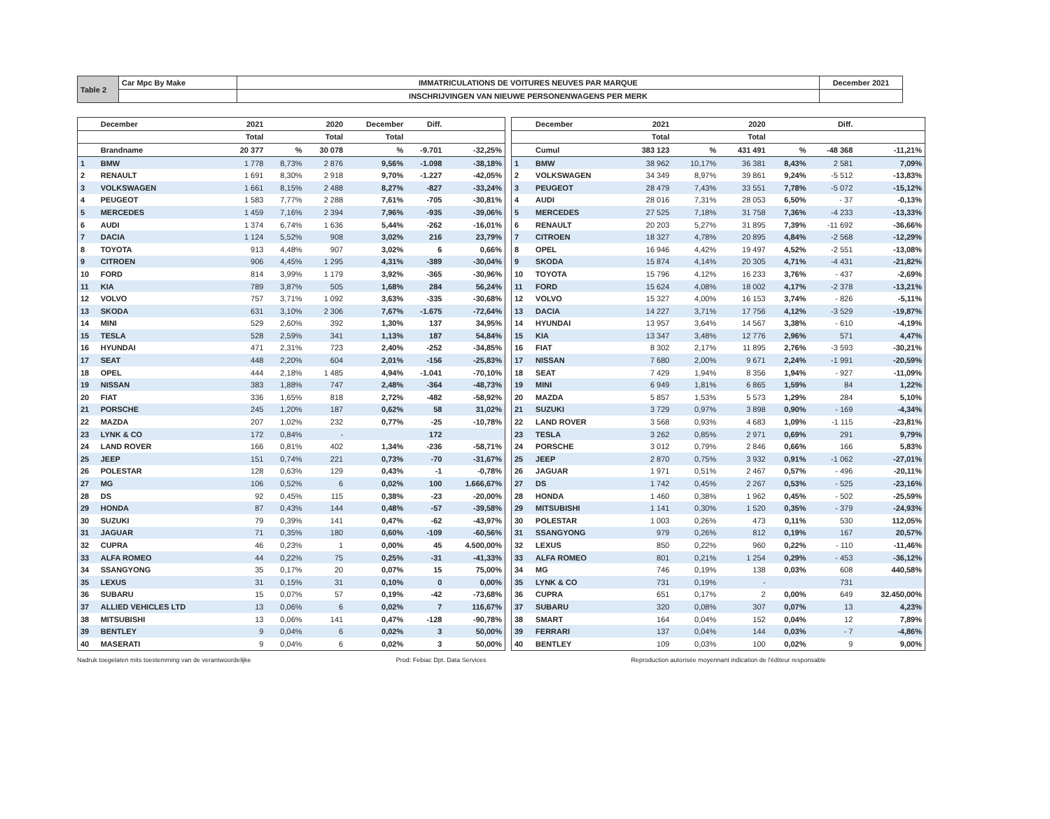| Table 2 | Car Mpc By Make | IMMATRICULATIONS DE VOITURES NEUVES PAR MARQUE | December 2021 |
| | | INSCHRIJVINGEN VAN NIEUWE PERSONENWAGENS PER MERK | |
| | December | 2021 | | 2020 | December | Diff. | |
| --- | --- | --- | --- | --- | --- | --- | --- |
| | | Total | | Total | Total | | |
| | Brandname | 20 377 | % | 30 078 | % | -9.701 | -32,25% |
| 1 | BMW | 1 778 | 8,73% | 2 876 | 9,56% | -1.098 | -38,18% |
| 2 | RENAULT | 1 691 | 8,30% | 2 918 | 9,70% | -1.227 | -42,05% |
| 3 | VOLKSWAGEN | 1 661 | 8,15% | 2 488 | 8,27% | -827 | -33,24% |
| 4 | PEUGEOT | 1 583 | 7,77% | 2 288 | 7,61% | -705 | -30,81% |
| 5 | MERCEDES | 1 459 | 7,16% | 2 394 | 7,96% | -935 | -39,06% |
| 6 | AUDI | 1 374 | 6,74% | 1 636 | 5,44% | -262 | -16,01% |
| 7 | DACIA | 1 124 | 5,52% | 908 | 3,02% | 216 | 23,79% |
| 8 | TOYOTA | 913 | 4,48% | 907 | 3,02% | 6 | 0,66% |
| 9 | CITROEN | 906 | 4,45% | 1 295 | 4,31% | -389 | -30,04% |
| 10 | FORD | 814 | 3,99% | 1 179 | 3,92% | -365 | -30,96% |
| 11 | KIA | 789 | 3,87% | 505 | 1,68% | 284 | 56,24% |
| 12 | VOLVO | 757 | 3,71% | 1 092 | 3,63% | -335 | -30,68% |
| 13 | SKODA | 631 | 3,10% | 2 306 | 7,67% | -1.675 | -72,64% |
| 14 | MINI | 529 | 2,60% | 392 | 1,30% | 137 | 34,95% |
| 15 | TESLA | 528 | 2,59% | 341 | 1,13% | 187 | 54,84% |
| 16 | HYUNDAI | 471 | 2,31% | 723 | 2,40% | -252 | -34,85% |
| 17 | SEAT | 448 | 2,20% | 604 | 2,01% | -156 | -25,83% |
| 18 | OPEL | 444 | 2,18% | 1 485 | 4,94% | -1.041 | -70,10% |
| 19 | NISSAN | 383 | 1,88% | 747 | 2,48% | -364 | -48,73% |
| 20 | FIAT | 336 | 1,65% | 818 | 2,72% | -482 | -58,92% |
| 21 | PORSCHE | 245 | 1,20% | 187 | 0,62% | 58 | 31,02% |
| 22 | MAZDA | 207 | 1,02% | 232 | 0,77% | -25 | -10,78% |
| 23 | LYNK & CO | 172 | 0,84% | - | | 172 | |
| 24 | LAND ROVER | 166 | 0,81% | 402 | 1,34% | -236 | -58,71% |
| 25 | JEEP | 151 | 0,74% | 221 | 0,73% | -70 | -31,67% |
| 26 | POLESTAR | 128 | 0,63% | 129 | 0,43% | -1 | -0,78% |
| 27 | MG | 106 | 0,52% | 6 | 0,02% | 100 | 1.666,67% |
| 28 | DS | 92 | 0,45% | 115 | 0,38% | -23 | -20,00% |
| 29 | HONDA | 87 | 0,43% | 144 | 0,48% | -57 | -39,58% |
| 30 | SUZUKI | 79 | 0,39% | 141 | 0,47% | -62 | -43,97% |
| 31 | JAGUAR | 71 | 0,35% | 180 | 0,60% | -109 | -60,56% |
| 32 | CUPRA | 46 | 0,23% | 1 | 0,00% | 45 | 4.500,00% |
| 33 | ALFA ROMEO | 44 | 0,22% | 75 | 0,25% | -31 | -41,33% |
| 34 | SSANGYONG | 35 | 0,17% | 20 | 0,07% | 15 | 75,00% |
| 35 | LEXUS | 31 | 0,15% | 31 | 0,10% | 0 | 0,00% |
| 36 | SUBARU | 15 | 0,07% | 57 | 0,19% | -42 | -73,68% |
| 37 | ALLIED VEHICLES LTD | 13 | 0,06% | 6 | 0,02% | 7 | 116,67% |
| 38 | MITSUBISHI | 13 | 0,06% | 141 | 0,47% | -128 | -90,78% |
| 39 | BENTLEY | 9 | 0,04% | 6 | 0,02% | 3 | 50,00% |
| 40 | MASERATI | 9 | 0,04% | 6 | 0,02% | 3 | 50,00% |
| | December | 2021 | | 2020 | | Diff. | |
| --- | --- | --- | --- | --- | --- | --- | --- |
| | | Total | | Total | | | |
| | Cumul | 383 123 | % | 431 491 | % | -48 368 | -11,21% |
| 1 | BMW | 38 962 | 10,17% | 36 381 | 8,43% | 2 581 | 7,09% |
| 2 | VOLKSWAGEN | 34 349 | 8,97% | 39 861 | 9,24% | -5 512 | -13,83% |
| 3 | PEUGEOT | 28 479 | 7,43% | 33 551 | 7,78% | -5 072 | -15,12% |
| 4 | AUDI | 28 016 | 7,31% | 28 053 | 6,50% | - 37 | -0,13% |
| 5 | MERCEDES | 27 525 | 7,18% | 31 758 | 7,36% | -4 233 | -13,33% |
| 6 | RENAULT | 20 203 | 5,27% | 31 895 | 7,39% | -11 692 | -36,66% |
| 7 | CITROEN | 18 327 | 4,78% | 20 895 | 4,84% | -2 568 | -12,29% |
| 8 | OPEL | 16 946 | 4,42% | 19 497 | 4,52% | -2 551 | -13,08% |
| 9 | SKODA | 15 874 | 4,14% | 20 305 | 4,71% | -4 431 | -21,82% |
| 10 | TOYOTA | 15 796 | 4,12% | 16 233 | 3,76% | - 437 | -2,69% |
| 11 | FORD | 15 624 | 4,08% | 18 002 | 4,17% | -2 378 | -13,21% |
| 12 | VOLVO | 15 327 | 4,00% | 16 153 | 3,74% | - 826 | -5,11% |
| 13 | DACIA | 14 227 | 3,71% | 17 756 | 4,12% | -3 529 | -19,87% |
| 14 | HYUNDAI | 13 957 | 3,64% | 14 567 | 3,38% | - 610 | -4,19% |
| 15 | KIA | 13 347 | 3,48% | 12 776 | 2,96% | 571 | 4,47% |
| 16 | FIAT | 8 302 | 2,17% | 11 895 | 2,76% | -3 593 | -30,21% |
| 17 | NISSAN | 7 680 | 2,00% | 9 671 | 2,24% | -1 991 | -20,59% |
| 18 | SEAT | 7 429 | 1,94% | 8 356 | 1,94% | - 927 | -11,09% |
| 19 | MINI | 6 949 | 1,81% | 6 865 | 1,59% | 84 | 1,22% |
| 20 | MAZDA | 5 857 | 1,53% | 5 573 | 1,29% | 284 | 5,10% |
| 21 | SUZUKI | 3 729 | 0,97% | 3 898 | 0,90% | - 169 | -4,34% |
| 22 | LAND ROVER | 3 568 | 0,93% | 4 683 | 1,09% | -1 115 | -23,81% |
| 23 | TESLA | 3 262 | 0,85% | 2 971 | 0,69% | 291 | 9,79% |
| 24 | PORSCHE | 3 012 | 0,79% | 2 846 | 0,66% | 166 | 5,83% |
| 25 | JEEP | 2 870 | 0,75% | 3 932 | 0,91% | -1 062 | -27,01% |
| 26 | JAGUAR | 1 971 | 0,51% | 2 467 | 0,57% | - 496 | -20,11% |
| 27 | DS | 1 742 | 0,45% | 2 267 | 0,53% | - 525 | -23,16% |
| 28 | HONDA | 1 460 | 0,38% | 1 962 | 0,45% | - 502 | -25,59% |
| 29 | MITSUBISHI | 1 141 | 0,30% | 1 520 | 0,35% | - 379 | -24,93% |
| 30 | POLESTAR | 1 003 | 0,26% | 473 | 0,11% | 530 | 112,05% |
| 31 | SSANGYONG | 979 | 0,26% | 812 | 0,19% | 167 | 20,57% |
| 32 | LEXUS | 850 | 0,22% | 960 | 0,22% | - 110 | -11,46% |
| 33 | ALFA ROMEO | 801 | 0,21% | 1 254 | 0,29% | - 453 | -36,12% |
| 34 | MG | 746 | 0,19% | 138 | 0,03% | 608 | 440,58% |
| 35 | LYNK & CO | 731 | 0,19% | - | | 731 | |
| 36 | CUPRA | 651 | 0,17% | 2 | 0,00% | 649 | 32.450,00% |
| 37 | SUBARU | 320 | 0,08% | 307 | 0,07% | 13 | 4,23% |
| 38 | SMART | 164 | 0,04% | 152 | 0,04% | 12 | 7,89% |
| 39 | FERRARI | 137 | 0,04% | 144 | 0,03% | - 7 | -4,86% |
| 40 | BENTLEY | 109 | 0,03% | 100 | 0,02% | 9 | 9,00% |
Nadruk toegelaten mits toestemming van de verantwoordelijke Prod: Febiac Dpt. Data Services Reproduction autorisée moyennant indication de l'éditeur responsable